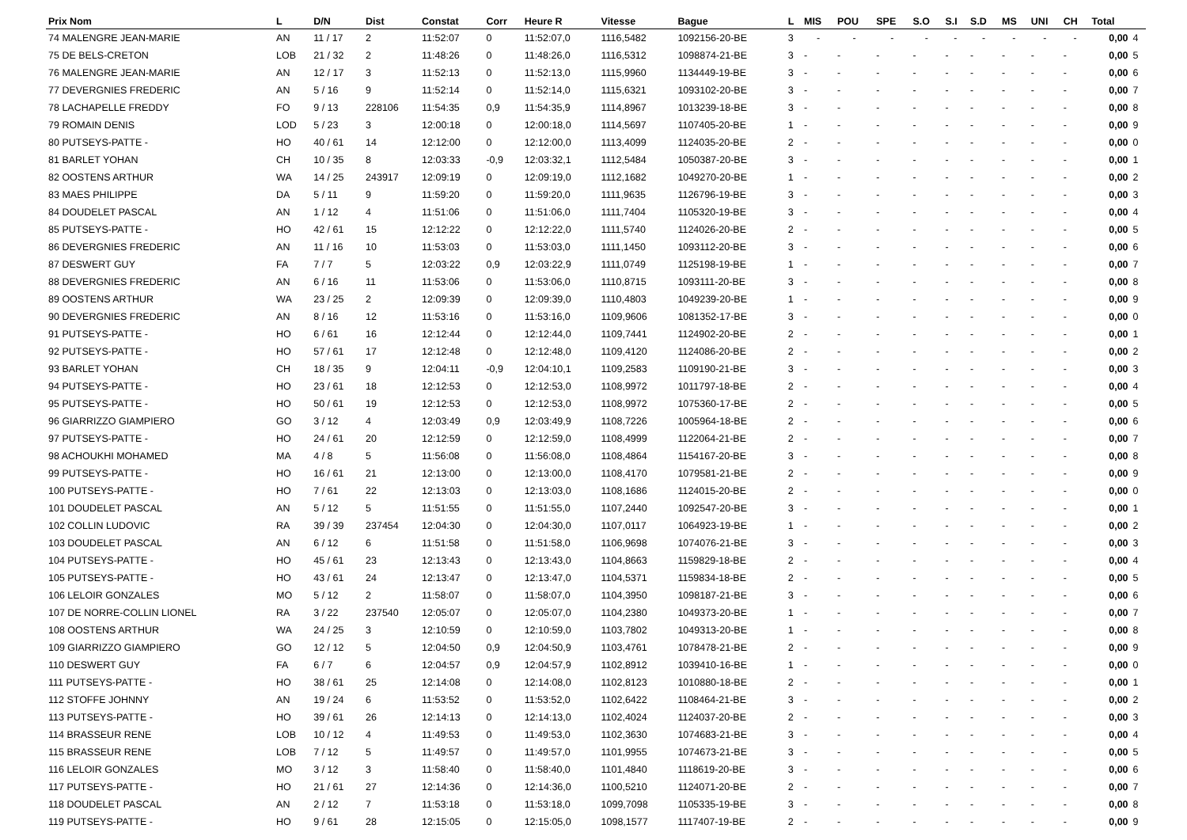| Prix Nom | L | D/N | Dist | Constat | Corr | Heure R | Vitesse | Bague | L | MIS | POU | SPE | S.O | S.I | S.D | MS | UNI | CH | Total | |
| --- | --- | --- | --- | --- | --- | --- | --- | --- | --- | --- | --- | --- | --- | --- | --- | --- | --- | --- | --- | --- |
| 74 MALENGRE JEAN-MARIE | AN | 11 / 17 | 2 | 11:52:07 | 0 | 11:52:07,0 | 1116,5482 | 1092156-20-BE | 3 | - | - | - | - | - | - | - | - | - | 0,00 | 4 |
| 75 DE BELS-CRETON | LOB | 21 / 32 | 2 | 11:48:26 | 0 | 11:48:26,0 | 1116,5312 | 1098874-21-BE | 3 | - | - | - | - | - | - | - | - | - | 0,00 | 5 |
| 76 MALENGRE JEAN-MARIE | AN | 12 / 17 | 3 | 11:52:13 | 0 | 11:52:13,0 | 1115,9960 | 1134449-19-BE | 3 | - | - | - | - | - | - | - | - | - | 0,00 | 6 |
| 77 DEVERGNIES FREDERIC | AN | 5 / 16 | 9 | 11:52:14 | 0 | 11:52:14,0 | 1115,6321 | 1093102-20-BE | 3 | - | - | - | - | - | - | - | - | - | 0,00 | 7 |
| 78 LACHAPELLE FREDDY | FO | 9 / 13 | 228106 | 11:54:35 | 0,9 | 11:54:35,9 | 1114,8967 | 1013239-18-BE | 3 | - | - | - | - | - | - | - | - | - | 0,00 | 8 |
| 79 ROMAIN DENIS | LOD | 5 / 23 | 3 | 12:00:18 | 0 | 12:00:18,0 | 1114,5697 | 1107405-20-BE | 1 | - | - | - | - | - | - | - | - | - | 0,00 | 9 |
| 80 PUTSEYS-PATTE - | HO | 40 / 61 | 14 | 12:12:00 | 0 | 12:12:00,0 | 1113,4099 | 1124035-20-BE | 2 | - | - | - | - | - | - | - | - | - | 0,00 | 0 |
| 81 BARLET YOHAN | CH | 10 / 35 | 8 | 12:03:33 | -0,9 | 12:03:32,1 | 1112,5484 | 1050387-20-BE | 3 | - | - | - | - | - | - | - | - | - | 0,00 | 1 |
| 82 OOSTENS ARTHUR | WA | 14 / 25 | 243917 | 12:09:19 | 0 | 12:09:19,0 | 1112,1682 | 1049270-20-BE | 1 | - | - | - | - | - | - | - | - | - | 0,00 | 2 |
| 83 MAES PHILIPPE | DA | 5 / 11 | 9 | 11:59:20 | 0 | 11:59:20,0 | 1111,9635 | 1126796-19-BE | 3 | - | - | - | - | - | - | - | - | - | 0,00 | 3 |
| 84 DOUDELET PASCAL | AN | 1 / 12 | 4 | 11:51:06 | 0 | 11:51:06,0 | 1111,7404 | 1105320-19-BE | 3 | - | - | - | - | - | - | - | - | - | 0,00 | 4 |
| 85 PUTSEYS-PATTE - | HO | 42 / 61 | 15 | 12:12:22 | 0 | 12:12:22,0 | 1111,5740 | 1124026-20-BE | 2 | - | - | - | - | - | - | - | - | - | 0,00 | 5 |
| 86 DEVERGNIES FREDERIC | AN | 11 / 16 | 10 | 11:53:03 | 0 | 11:53:03,0 | 1111,1450 | 1093112-20-BE | 3 | - | - | - | - | - | - | - | - | - | 0,00 | 6 |
| 87 DESWERT GUY | FA | 7 / 7 | 5 | 12:03:22 | 0,9 | 12:03:22,9 | 1111,0749 | 1125198-19-BE | 1 | - | - | - | - | - | - | - | - | - | 0,00 | 7 |
| 88 DEVERGNIES FREDERIC | AN | 6 / 16 | 11 | 11:53:06 | 0 | 11:53:06,0 | 1110,8715 | 1093111-20-BE | 3 | - | - | - | - | - | - | - | - | - | 0,00 | 8 |
| 89 OOSTENS ARTHUR | WA | 23 / 25 | 2 | 12:09:39 | 0 | 12:09:39,0 | 1110,4803 | 1049239-20-BE | 1 | - | - | - | - | - | - | - | - | - | 0,00 | 9 |
| 90 DEVERGNIES FREDERIC | AN | 8 / 16 | 12 | 11:53:16 | 0 | 11:53:16,0 | 1109,9606 | 1081352-17-BE | 3 | - | - | - | - | - | - | - | - | - | 0,00 | 0 |
| 91 PUTSEYS-PATTE - | HO | 6 / 61 | 16 | 12:12:44 | 0 | 12:12:44,0 | 1109,7441 | 1124902-20-BE | 2 | - | - | - | - | - | - | - | - | - | 0,00 | 1 |
| 92 PUTSEYS-PATTE - | HO | 57 / 61 | 17 | 12:12:48 | 0 | 12:12:48,0 | 1109,4120 | 1124086-20-BE | 2 | - | - | - | - | - | - | - | - | - | 0,00 | 2 |
| 93 BARLET YOHAN | CH | 18 / 35 | 9 | 12:04:11 | -0,9 | 12:04:10,1 | 1109,2583 | 1109190-21-BE | 3 | - | - | - | - | - | - | - | - | - | 0,00 | 3 |
| 94 PUTSEYS-PATTE - | HO | 23 / 61 | 18 | 12:12:53 | 0 | 12:12:53,0 | 1108,9972 | 1011797-18-BE | 2 | - | - | - | - | - | - | - | - | - | 0,00 | 4 |
| 95 PUTSEYS-PATTE - | HO | 50 / 61 | 19 | 12:12:53 | 0 | 12:12:53,0 | 1108,9972 | 1075360-17-BE | 2 | - | - | - | - | - | - | - | - | - | 0,00 | 5 |
| 96 GIARRIZZO GIAMPIERO | GO | 3 / 12 | 4 | 12:03:49 | 0,9 | 12:03:49,9 | 1108,7226 | 1005964-18-BE | 2 | - | - | - | - | - | - | - | - | - | 0,00 | 6 |
| 97 PUTSEYS-PATTE - | HO | 24 / 61 | 20 | 12:12:59 | 0 | 12:12:59,0 | 1108,4999 | 1122064-21-BE | 2 | - | - | - | - | - | - | - | - | - | 0,00 | 7 |
| 98 ACHOUKHI MOHAMED | MA | 4 / 8 | 5 | 11:56:08 | 0 | 11:56:08,0 | 1108,4864 | 1154167-20-BE | 3 | - | - | - | - | - | - | - | - | - | 0,00 | 8 |
| 99 PUTSEYS-PATTE - | HO | 16 / 61 | 21 | 12:13:00 | 0 | 12:13:00,0 | 1108,4170 | 1079581-21-BE | 2 | - | - | - | - | - | - | - | - | - | 0,00 | 9 |
| 100 PUTSEYS-PATTE - | HO | 7 / 61 | 22 | 12:13:03 | 0 | 12:13:03,0 | 1108,1686 | 1124015-20-BE | 2 | - | - | - | - | - | - | - | - | - | 0,00 | 0 |
| 101 DOUDELET PASCAL | AN | 5 / 12 | 5 | 11:51:55 | 0 | 11:51:55,0 | 1107,2440 | 1092547-20-BE | 3 | - | - | - | - | - | - | - | - | - | 0,00 | 1 |
| 102 COLLIN LUDOVIC | RA | 39 / 39 | 237454 | 12:04:30 | 0 | 12:04:30,0 | 1107,0117 | 1064923-19-BE | 1 | - | - | - | - | - | - | - | - | - | 0,00 | 2 |
| 103 DOUDELET PASCAL | AN | 6 / 12 | 6 | 11:51:58 | 0 | 11:51:58,0 | 1106,9698 | 1074076-21-BE | 3 | - | - | - | - | - | - | - | - | - | 0,00 | 3 |
| 104 PUTSEYS-PATTE - | HO | 45 / 61 | 23 | 12:13:43 | 0 | 12:13:43,0 | 1104,8663 | 1159829-18-BE | 2 | - | - | - | - | - | - | - | - | - | 0,00 | 4 |
| 105 PUTSEYS-PATTE - | HO | 43 / 61 | 24 | 12:13:47 | 0 | 12:13:47,0 | 1104,5371 | 1159834-18-BE | 2 | - | - | - | - | - | - | - | - | - | 0,00 | 5 |
| 106 LELOIR GONZALES | MO | 5 / 12 | 2 | 11:58:07 | 0 | 11:58:07,0 | 1104,3950 | 1098187-21-BE | 3 | - | - | - | - | - | - | - | - | - | 0,00 | 6 |
| 107 DE NORRE-COLLIN LIONEL | RA | 3 / 22 | 237540 | 12:05:07 | 0 | 12:05:07,0 | 1104,2380 | 1049373-20-BE | 1 | - | - | - | - | - | - | - | - | - | 0,00 | 7 |
| 108 OOSTENS ARTHUR | WA | 24 / 25 | 3 | 12:10:59 | 0 | 12:10:59,0 | 1103,7802 | 1049313-20-BE | 1 | - | - | - | - | - | - | - | - | - | 0,00 | 8 |
| 109 GIARRIZZO GIAMPIERO | GO | 12 / 12 | 5 | 12:04:50 | 0,9 | 12:04:50,9 | 1103,4761 | 1078478-21-BE | 2 | - | - | - | - | - | - | - | - | - | 0,00 | 9 |
| 110 DESWERT GUY | FA | 6 / 7 | 6 | 12:04:57 | 0,9 | 12:04:57,9 | 1102,8912 | 1039410-16-BE | 1 | - | - | - | - | - | - | - | - | - | 0,00 | 0 |
| 111 PUTSEYS-PATTE - | HO | 38 / 61 | 25 | 12:14:08 | 0 | 12:14:08,0 | 1102,8123 | 1010880-18-BE | 2 | - | - | - | - | - | - | - | - | - | 0,00 | 1 |
| 112 STOFFE JOHNNY | AN | 19 / 24 | 6 | 11:53:52 | 0 | 11:53:52,0 | 1102,6422 | 1108464-21-BE | 3 | - | - | - | - | - | - | - | - | - | 0,00 | 2 |
| 113 PUTSEYS-PATTE - | HO | 39 / 61 | 26 | 12:14:13 | 0 | 12:14:13,0 | 1102,4024 | 1124037-20-BE | 2 | - | - | - | - | - | - | - | - | - | 0,00 | 3 |
| 114 BRASSEUR RENE | LOB | 10 / 12 | 4 | 11:49:53 | 0 | 11:49:53,0 | 1102,3630 | 1074683-21-BE | 3 | - | - | - | - | - | - | - | - | - | 0,00 | 4 |
| 115 BRASSEUR RENE | LOB | 7 / 12 | 5 | 11:49:57 | 0 | 11:49:57,0 | 1101,9955 | 1074673-21-BE | 3 | - | - | - | - | - | - | - | - | - | 0,00 | 5 |
| 116 LELOIR GONZALES | MO | 3 / 12 | 3 | 11:58:40 | 0 | 11:58:40,0 | 1101,4840 | 1118619-20-BE | 3 | - | - | - | - | - | - | - | - | - | 0,00 | 6 |
| 117 PUTSEYS-PATTE - | HO | 21 / 61 | 27 | 12:14:36 | 0 | 12:14:36,0 | 1100,5210 | 1124071-20-BE | 2 | - | - | - | - | - | - | - | - | - | 0,00 | 7 |
| 118 DOUDELET PASCAL | AN | 2 / 12 | 7 | 11:53:18 | 0 | 11:53:18,0 | 1099,7098 | 1105335-19-BE | 3 | - | - | - | - | - | - | - | - | - | 0,00 | 8 |
| 119 PUTSEYS-PATTE - | HO | 9 / 61 | 28 | 12:15:05 | 0 | 12:15:05,0 | 1098,1577 | 1117407-19-BE | 2 | - | - | - | - | - | - | - | - | - | 0,00 | 9 |